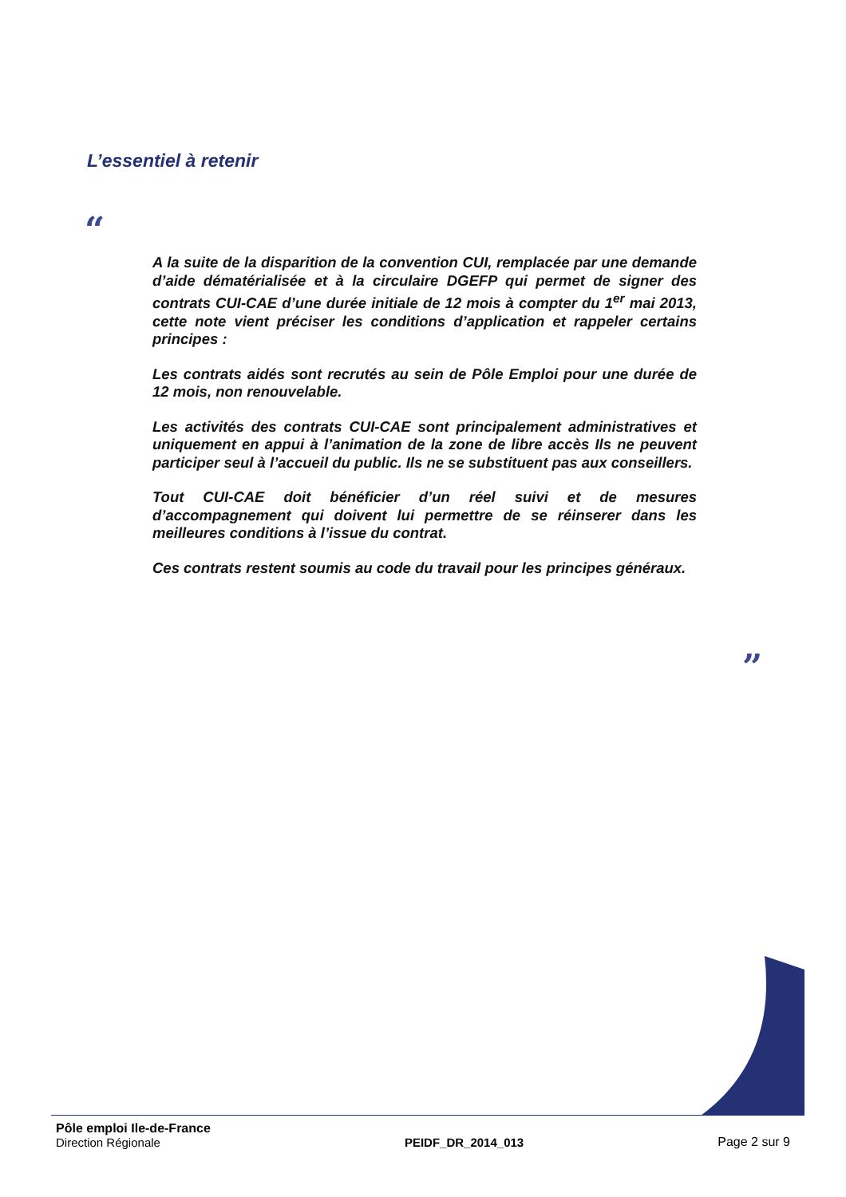L’essentiel à retenir
“
A la suite de la disparition de la convention CUI, remplacée par une demande d’aide dématérialisée et à la circulaire DGEFP qui permet de signer des contrats CUI-CAE d’une durée initiale de 12 mois à compter du 1<sup>er</sup> mai 2013, cette note vient préciser les conditions d’application et rappeler certains principes :
Les contrats aidés sont recrutés au sein de Pôle Emploi pour une durée de 12 mois, non renouvelable.
Les activités des contrats CUI-CAE sont principalement administratives et uniquement en appui à l’animation de la zone de libre accès Ils ne peuvent participer seul à l’accueil du public. Ils ne se substituent pas aux conseillers.
Tout CUI-CAE doit bénéficier d’un réel suivi et de mesures d’accompagnement qui doivent lui permettre de se réinserer dans les meilleures conditions à l’issue du contrat.
Ces contrats restent soumis au code du travail pour les principes généraux.
”
Pôle emploi Ile-de-France
Direction Régionale
PEIDF_DR_2014_013
Page 2 sur 9